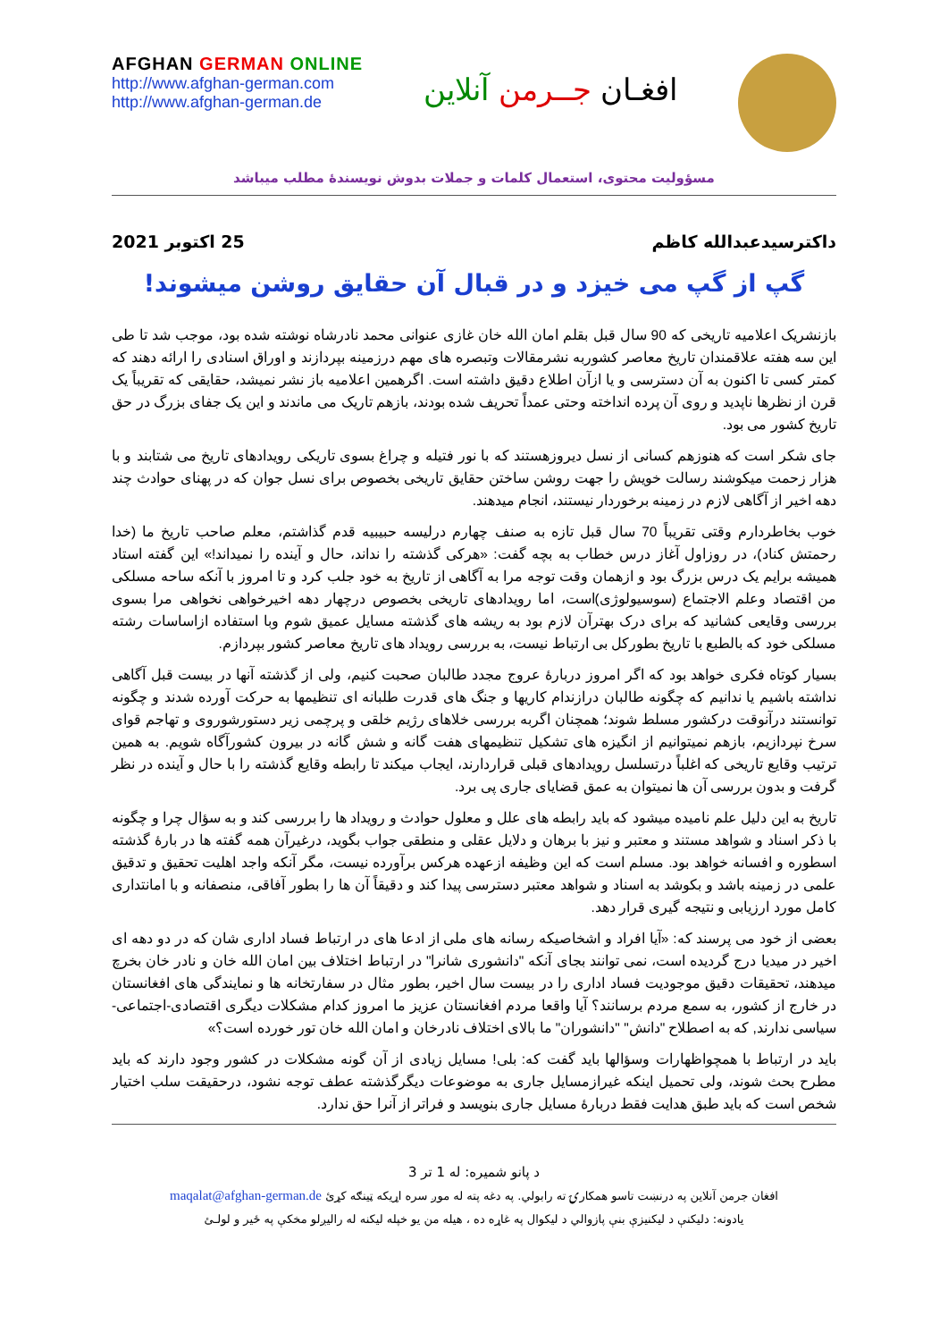AFGHAN GERMAN ONLINE
http://www.afghan-german.com
http://www.afghan-german.de
افغـان جــرمن آنلاین
مسؤولیت محتوی، استعمال کلمات و جملات بدوش نویسندهٔ مطلب میباشد
داکترسیدعبدالله کاظم 25 اکتوبر 2021
گپ از گپ می خیزد و در قبال آن حقایق روشن میشوند!
بازنشریک اعلامیه تاریخی که 90 سال قبل بقلم امان الله خان غازی عنوانی محمد نادرشاه نوشته شده بود، موجب شد تا طی این سه هفته علاقمندان تاریخ معاصر کشوربه نشرمقالات وتبصره های مهم درزمینه بپردازند و اوراق اسنادی را ارائه دهند که کمتر کسی تا اکنون به آن دسترسی و یا ازآن اطلاع دقیق داشته است. اگرهمین اعلامیه باز نشر نمیشد، حقایقی که تقریباً یک قرن از نظرها ناپدید و روی آن پرده انداخته وحتی عمداً تحریف شده بودند، بازهم تاریک می ماندند و این یک جفای بزرگ در حق تاریخ کشور می بود.
جای شکر است که هنوزهم کسانی از نسل دیروزهستند که با نور فتیله و چراغ بسوی تاریکی رویدادهای تاریخ می شتابند و با هزار زحمت میکوشند رسالت خویش را جهت روشن ساختن حقایق تاریخی بخصوص برای نسل جوان که در پهنای حوادث چند دهه اخیر از آگاهی لازم در زمینه برخوردار نیستند، انجام میدهند.
خوب بخاطردارم وقتی تقریباً 70 سال قبل تازه به صنف چهارم درلیسه حبیبیه قدم گذاشتم، معلم صاحب تاریخ ما (خدا رحمتش کناد)، در روزاول آغاز درس خطاب به بچه گفت: «هرکی گذشته را نداند، حال و آینده را نمیداند!» این گفته استاد همیشه برایم یک درس بزرگ بود و ازهمان وقت توجه مرا به آگاهی از تاریخ به خود جلب کرد و تا امروز با آنکه ساحه مسلکی من اقتصاد وعلم الاجتماع (سوسیولوژی)است، اما رویدادهای تاریخی بخصوص درچهار دهه اخیرخواهی نخواهی مرا بسوی بررسی وقایعی کشانید که برای درک بهترآن لازم بود به ریشه های گذشته مسایل عمیق شوم وبا استفاده ازاساسات رشته مسلکی خود که بالطبع با تاریخ بطورکل بی ارتباط نیست، به بررسی رویداد های تاریخ معاصر کشور بپردازم.
بسیار کوتاه فکری خواهد بود که اگر امروز دربارهٔ عروج مجدد طالبان صحبت کنیم، ولی از گذشته آنها در بیست قبل آگاهی نداشته باشیم یا ندانیم که چگونه طالبان درازندام کاریها و جنگ های قدرت طلبانه ای تنظیمها به حرکت آورده شدند و چگونه توانستند درآنوقت درکشور مسلط شوند؛ همچنان اگربه بررسی خلاهای رژیم خلقی و پرچمی زیر دستورشوروی و تهاجم قوای سرخ نپردازیم، بازهم نمیتوانیم از انگیزه های تشکیل تنظیمهای هفت گانه و شش گانه در بیرون کشورآگاه شویم. به همین ترتیب وقایع تاریخی که اغلباً درتسلسل رویدادهای قبلی قراردارند، ایجاب میکند تا رابطه وقایع گذشته را با حال و آینده در نظر گرفت و بدون بررسی آن ها نمیتوان به عمق قضایای جاری پی برد.
تاریخ به این دلیل علم نامیده میشود که باید رابطه های علل و معلول حوادث و رویداد ها را بررسی کند و به سؤال چرا و چگونه با ذکر اسناد و شواهد مستند و معتبر و نیز با برهان و دلایل عقلی و منطقی جواب بگوید، درغیرآن همه گفته ها در بارهٔ گذشته اسطوره و افسانه خواهد بود. مسلم است که این وظیفه ازعهده هرکس برآورده نیست، مگر آنکه واجد اهلیت تحقیق و تدقیق علمی در زمینه باشد و بکوشد به اسناد و شواهد معتبر دسترسی پیدا کند و دقیقاً آن ها را بطور آفاقی، منصفانه و با امانتداری کامل مورد ارزیابی و نتیجه گیری قرار دهد.
بعضی از خود می پرسند که: «آیا افراد و اشخاصیکه رسانه های ملی از ادعا های در ارتباط فساد اداری شان که در دو دهه ای اخیر در میدیا درج گردیده است، نمی توانند بجای آنکه "دانشوری شانرا" در ارتباط اختلاف بین امان الله خان و نادر خان بخرچ میدهند، تحقیقات دقیق موجودیت فساد اداری را در بیست سال اخیر، بطور مثال در سفارتخانه ها و نمایندگی های افغانستان در خارج از کشور، به سمع مردم برسانند؟ آیا واقعا مردم افغانستان عزیز ما امروز کدام مشکلات دیگری اقتصادی-اجتماعی-سیاسی ندارند, که به اصطلاح "دانش" "دانشوران" ما بالای اختلاف نادرخان و امان الله خان تور خورده است؟»
باید در ارتباط با همچواظهارات وسؤالها باید گفت که: بلی! مسایل زیادی از آن گونه مشکلات در کشور وجود دارند که باید مطرح بحث شوند، ولی تحمیل اینکه غیرازمسایل جاری به موضوعات دیگرگذشته عطف توجه نشود، درحقیقت سلب اختیار شخص است که باید طبق هدایت فقط دربارهٔ مسایل جاری بنویسد و فراتر از آنرا حق ندارد.
د پانو شمیره: له 1 تر 3
افغان جرمن آنلاین په درنښت تاسو همکارۍ ته رابولي. په دغه پته له موږ سره اړيکه ټينګه کړئ maqalat@afghan-german.de
يادونه: دليکنې د ليکنيزې بنې پازوالي د ليکوال په غاړه ده ، هيله من يو خپله ليکنه له راليږلو مخکې په ځير و لولـئ